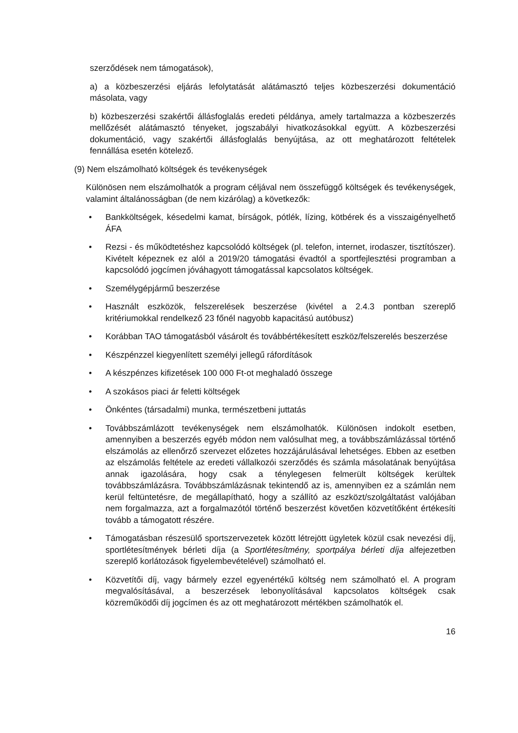szerződések nem támogatások),
a) a közbeszerzési eljárás lefolytatását alátámasztó teljes közbeszerzési dokumentáció másolata, vagy
b) közbeszerzési szakértői állásfoglalás eredeti példánya, amely tartalmazza a közbeszerzés mellőzését alátámasztó tényeket, jogszabályi hivatkozásokkal együtt. A közbeszerzési dokumentáció, vagy szakértői állásfoglalás benyújtása, az ott meghatározott feltételek fennállása esetén kötelező.
(9) Nem elszámolható költségek és tevékenységek
Különösen nem elszámolhatók a program céljával nem összefüggő költségek és tevékenységek, valamint általánosságban (de nem kizárólag) a következők:
• Bankköltségek, késedelmi kamat, bírságok, pótlék, lízing, kötbérek és a visszaigényelhető ÁFA
• Rezsi - és működtetéshez kapcsolódó költségek (pl. telefon, internet, irodaszer, tisztítószer). Kivételt képeznek ez alól a 2019/20 támogatási évadtól a sportfejlesztési programban a kapcsolódó jogcímen jóváhagyott támogatással kapcsolatos költségek.
• Személygépjármű beszerzése
• Használt eszközök, felszerelések beszerzése (kivétel a 2.4.3 pontban szereplő kritériumokkal rendelkező 23 főnél nagyobb kapacitású autóbusz)
• Korábban TAO támogatásból vásárolt és továbbértékesített eszköz/felszerelés beszerzése
• Készpénzzel kiegyenlített személyi jellegű ráfordítások
• A készpénzes kifizetések 100 000 Ft-ot meghaladó összege
• A szokásos piaci ár feletti költségek
• Önkéntes (társadalmi) munka, természetbeni juttatás
• Továbbszámlázott tevékenységek nem elszámolhatók. Különösen indokolt esetben, amennyiben a beszerzés egyéb módon nem valósulhat meg, a továbbszámlázással történő elszámolás az ellenőrző szervezet előzetes hozzájárulásával lehetséges. Ebben az esetben az elszámolás feltétele az eredeti vállalkozói szerződés és számla másolatának benyújtása annak igazolására, hogy csak a ténylegesen felmerült költségek kerültek továbbszámlázásra. Továbbszámlázásnak tekintendő az is, amennyiben ez a számlán nem kerül feltüntetésre, de megállapítható, hogy a szállító az eszközt/szolgáltatást valójában nem forgalmazza, azt a forgalmazótól történő beszerzést követően közvetítőként értékesíti tovább a támogatott részére.
• Támogatásban részesülő sportszervezetek között létrejött ügyletek közül csak nevezési díj, sportlétesítmények bérleti díja (a Sportlétesítmény, sportpálya bérleti díja alfejezetben szereplő korlátozások figyelembevételével) számolható el.
• Közvetítői díj, vagy bármely ezzel egyenértékű költség nem számolható el. A program megvalósításával, a beszerzések lebonyolításával kapcsolatos költségek csak közreműködői díj jogcímen és az ott meghatározott mértékben számolhatók el.
16